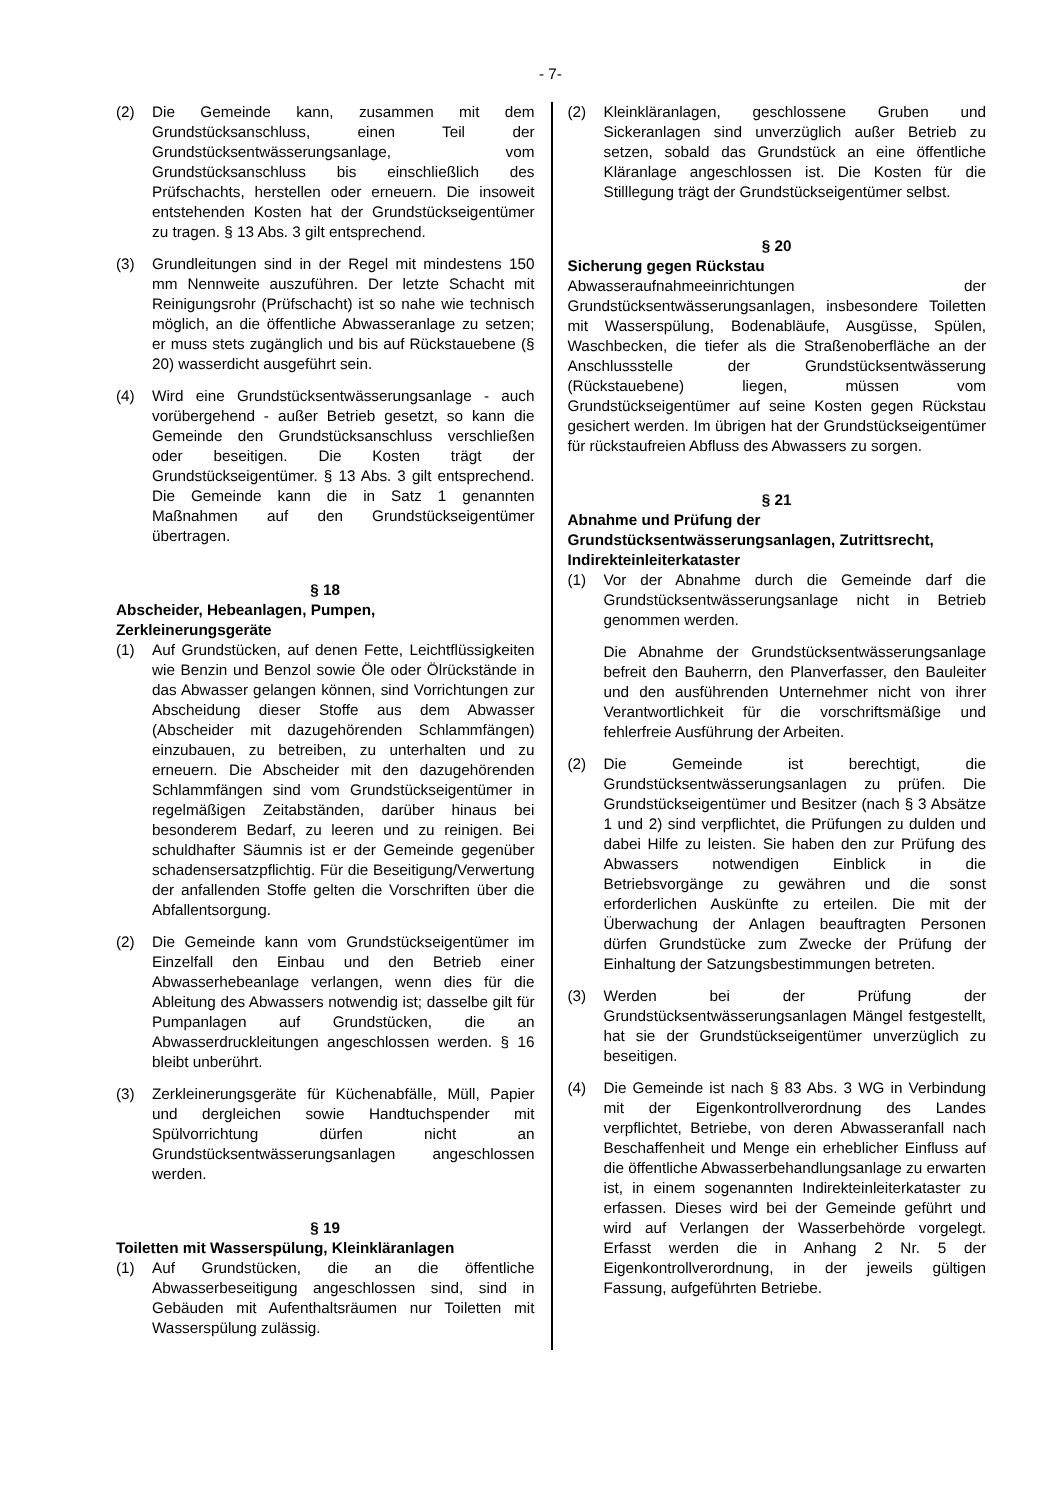- 7-
(2) Die Gemeinde kann, zusammen mit dem Grundstücksanschluss, einen Teil der Grundstücksentwässerungsanlage, vom Grundstücksanschluss bis einschließlich des Prüfschachts, herstellen oder erneuern. Die insoweit entstehenden Kosten hat der Grundstückseigentümer zu tragen. § 13 Abs. 3 gilt entsprechend.
(3) Grundleitungen sind in der Regel mit mindestens 150 mm Nennweite auszuführen. Der letzte Schacht mit Reinigungsrohr (Prüfschacht) ist so nahe wie technisch möglich, an die öffentliche Abwasseranlage zu setzen; er muss stets zugänglich und bis auf Rückstauebene (§ 20) wasserdicht ausgeführt sein.
(4) Wird eine Grundstücksentwässerungsanlage - auch vorübergehend - außer Betrieb gesetzt, so kann die Gemeinde den Grundstücksanschluss verschließen oder beseitigen. Die Kosten trägt der Grundstückseigentümer. § 13 Abs. 3 gilt entsprechend. Die Gemeinde kann die in Satz 1 genannten Maßnahmen auf den Grundstückseigentümer übertragen.
§ 18
Abscheider, Hebeanlagen, Pumpen, Zerkleinerungsgeräte
(1) Auf Grundstücken, auf denen Fette, Leichtflüssigkeiten wie Benzin und Benzol sowie Öle oder Ölrückstände in das Abwasser gelangen können, sind Vorrichtungen zur Abscheidung dieser Stoffe aus dem Abwasser (Abscheider mit dazugehörenden Schlammfängen) einzubauen, zu betreiben, zu unterhalten und zu erneuern. Die Abscheider mit den dazugehörenden Schlammfängen sind vom Grundstückseigentümer in regelmäßigen Zeitabständen, darüber hinaus bei besonderem Bedarf, zu leeren und zu reinigen. Bei schuldhafter Säumnis ist er der Gemeinde gegenüber schadensersatzpflichtig. Für die Beseitigung/Verwertung der anfallenden Stoffe gelten die Vorschriften über die Abfallentsorgung.
(2) Die Gemeinde kann vom Grundstückseigentümer im Einzelfall den Einbau und den Betrieb einer Abwasserhebeanlage verlangen, wenn dies für die Ableitung des Abwassers notwendig ist; dasselbe gilt für Pumpanlagen auf Grundstücken, die an Abwasserdruckleitungen angeschlossen werden. § 16 bleibt unberührt.
(3) Zerkleinerungsgeräte für Küchenabfälle, Müll, Papier und dergleichen sowie Handtuchspender mit Spülvorrichtung dürfen nicht an Grundstücksentwässerungsanlagen angeschlossen werden.
§ 19
Toiletten mit Wasserspülung, Kleinkläranlagen
(1) Auf Grundstücken, die an die öffentliche Abwasserbeseitigung angeschlossen sind, sind in Gebäuden mit Aufenthaltsräumen nur Toiletten mit Wasserspülung zulässig.
(2) Kleinkläranlagen, geschlossene Gruben und Sickeranlagen sind unverzüglich außer Betrieb zu setzen, sobald das Grundstück an eine öffentliche Kläranlage angeschlossen ist. Die Kosten für die Stilllegung trägt der Grundstückseigentümer selbst.
§ 20
Sicherung gegen Rückstau
Abwasseraufnahmeeinrichtungen der Grundstücksentwässerungsanlagen, insbesondere Toiletten mit Wasserspülung, Bodenabläufe, Ausgüsse, Spülen, Waschbecken, die tiefer als die Straßenoberfläche an der Anschlussstelle der Grundstücksentwässerung (Rückstauebene) liegen, müssen vom Grundstückseigentümer auf seine Kosten gegen Rückstau gesichert werden. Im übrigen hat der Grundstückseigentümer für rückstaufreien Abfluss des Abwassers zu sorgen.
§ 21
Abnahme und Prüfung der Grundstücksentwässerungsanlagen, Zutrittsrecht, Indirekteinleiterkataster
(1) Vor der Abnahme durch die Gemeinde darf die Grundstücksentwässerungsanlage nicht in Betrieb genommen werden.
Die Abnahme der Grundstücksentwässerungsanlage befreit den Bauherrn, den Planverfasser, den Bauleiter und den ausführenden Unternehmer nicht von ihrer Verantwortlichkeit für die vorschriftsmäßige und fehlerfreie Ausführung der Arbeiten.
(2) Die Gemeinde ist berechtigt, die Grundstücksentwässerungsanlagen zu prüfen. Die Grundstückseigentümer und Besitzer (nach § 3 Absätze 1 und 2) sind verpflichtet, die Prüfungen zu dulden und dabei Hilfe zu leisten. Sie haben den zur Prüfung des Abwassers notwendigen Einblick in die Betriebsvorgänge zu gewähren und die sonst erforderlichen Auskünfte zu erteilen. Die mit der Überwachung der Anlagen beauftragten Personen dürfen Grundstücke zum Zwecke der Prüfung der Einhaltung der Satzungsbestimmungen betreten.
(3) Werden bei der Prüfung der Grundstücksentwässerungsanlagen Mängel festgestellt, hat sie der Grundstückseigentümer unverzüglich zu beseitigen.
(4) Die Gemeinde ist nach § 83 Abs. 3 WG in Verbindung mit der Eigenkontrollverordnung des Landes verpflichtet, Betriebe, von deren Abwasseranfall nach Beschaffenheit und Menge ein erheblicher Einfluss auf die öffentliche Abwasserbehandlungsanlage zu erwarten ist, in einem sogenannten Indirekteinleiterkataster zu erfassen. Dieses wird bei der Gemeinde geführt und wird auf Verlangen der Wasserbehörde vorgelegt. Erfasst werden die in Anhang 2 Nr. 5 der Eigenkontrollverordnung, in der jeweils gültigen Fassung, aufgeführten Betriebe.